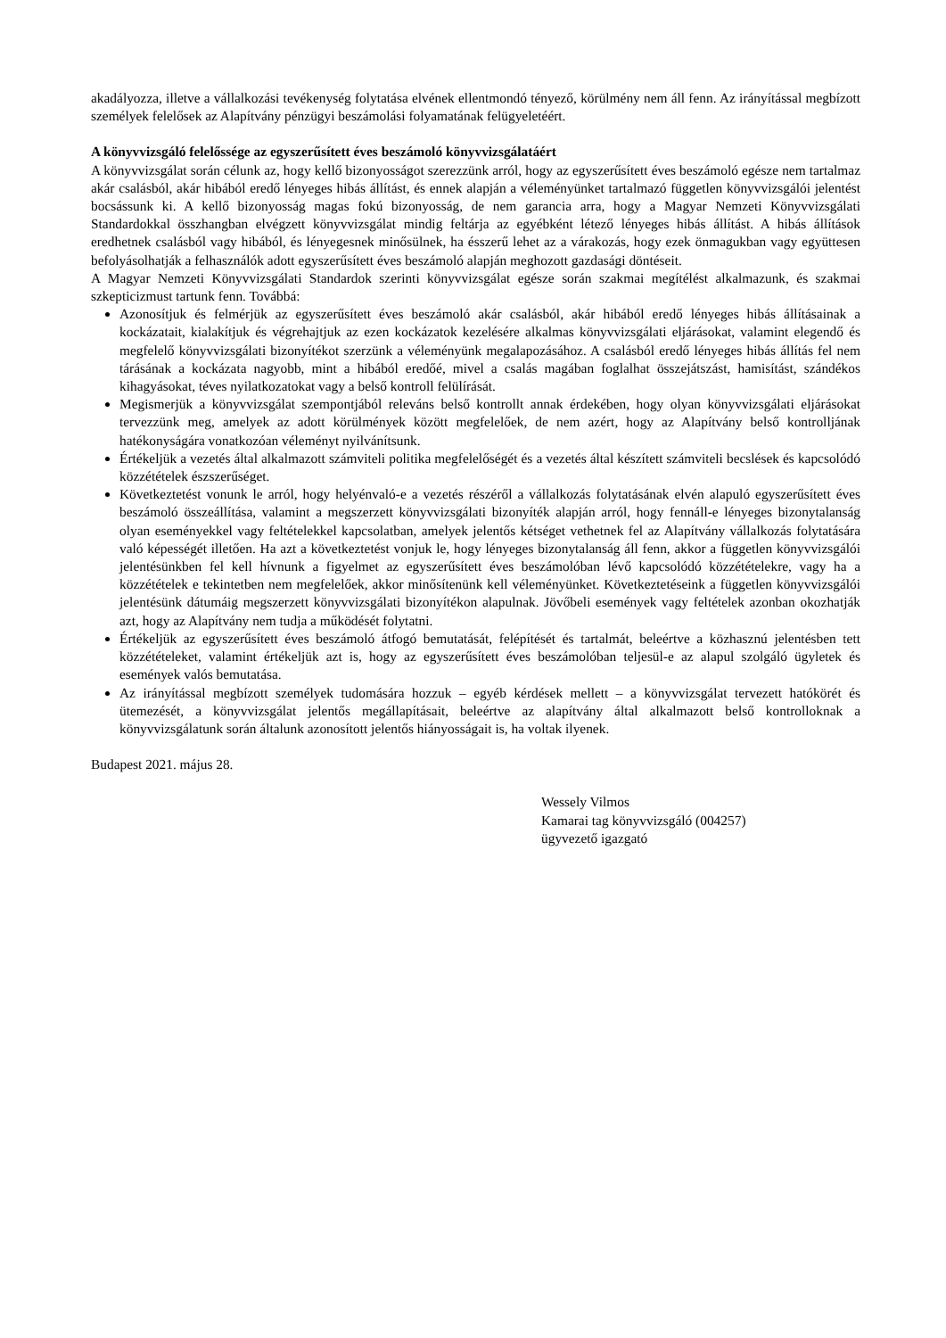akadályozza, illetve a vállalkozási tevékenység folytatása elvének ellentmondó tényező, körülmény nem áll fenn. Az irányítással megbízott személyek felelősek az Alapítvány pénzügyi beszámolási folyamatának felügyeletéért.
A könyvvizsgáló felelőssége az egyszerűsített éves beszámoló könyvvizsgálatáért
A könyvvizsgálat során célunk az, hogy kellő bizonyosságot szerezzünk arról, hogy az egyszerűsített éves beszámoló egésze nem tartalmaz akár csalásból, akár hibából eredő lényeges hibás állítást, és ennek alapján a véleményünket tartalmazó független könyvvizsgálói jelentést bocsássunk ki. A kellő bizonyosság magas fokú bizonyosság, de nem garancia arra, hogy a Magyar Nemzeti Könyvvizsgálati Standardokkal összhangban elvégzett könyvvizsgálat mindig feltárja az egyébként létező lényeges hibás állítást. A hibás állítások eredhetnek csalásból vagy hibából, és lényegesnek minősülnek, ha ésszerű lehet az a várakozás, hogy ezek önmagukban vagy együttesen befolyásolhatják a felhasználók adott egyszerűsített éves beszámoló alapján meghozott gazdasági döntéseit.
A Magyar Nemzeti Könyvvizsgálati Standardok szerinti könyvvizsgálat egésze során szakmai megítélést alkalmazunk, és szakmai szkepticizmust tartunk fenn. Továbbá:
Azonosítjuk és felmérjük az egyszerűsített éves beszámoló akár csalásból, akár hibából eredő lényeges hibás állításainak a kockázatait, kialakítjuk és végrehajtjuk az ezen kockázatok kezelésére alkalmas könyvvizsgálati eljárásokat, valamint elegendő és megfelelő könyvvizsgálati bizonyítékot szerzünk a véleményünk megalapozásához. A csalásból eredő lényeges hibás állítás fel nem tárásának a kockázata nagyobb, mint a hibából eredőé, mivel a csalás magában foglalhat összejátszást, hamisítást, szándékos kihagyásokat, téves nyilatkozatokat vagy a belső kontroll felülírását.
Megismerjük a könyvvizsgálat szempontjából releváns belső kontrollt annak érdekében, hogy olyan könyvvizsgálati eljárásokat tervezzünk meg, amelyek az adott körülmények között megfelelőek, de nem azért, hogy az Alapítvány belső kontrolljának hatékonyságára vonatkozóan véleményt nyilvánítsunk.
Értékeljük a vezetés által alkalmazott számviteli politika megfelelőségét és a vezetés által készített számviteli becslések és kapcsolódó közzétételek észszerűséget.
Következtetést vonunk le arról, hogy helyénvaló-e a vezetés részéről a vállalkozás folytatásának elvén alapuló egyszerűsített éves beszámoló összeállítása, valamint a megszerzett könyvvizsgálati bizonyíték alapján arról, hogy fennáll-e lényeges bizonytalanság olyan eseményekkel vagy feltételekkel kapcsolatban, amelyek jelentős kétséget vethetnek fel az Alapítvány vállalkozás folytatására való képességét illetően. Ha azt a következtetést vonjuk le, hogy lényeges bizonytalanság áll fenn, akkor a független könyvvizsgálói jelentésünkben fel kell hívnunk a figyelmet az egyszerűsített éves beszámolóban lévő kapcsolódó közzétételekre, vagy ha a közzétételek e tekintetben nem megfelelőek, akkor minősítenünk kell véleményünket. Következtetéseink a független könyvvizsgálói jelentésünk dátumáig megszerzett könyvvizsgálati bizonyítékon alapulnak. Jövőbeli események vagy feltételek azonban okozhatják azt, hogy az Alapítvány nem tudja a működését folytatni.
Értékeljük az egyszerűsített éves beszámoló átfogó bemutatását, felépítését és tartalmát, beleértve a közhasznú jelentésben tett közzétételeket, valamint értékeljük azt is, hogy az egyszerűsített éves beszámolóban teljesül-e az alapul szolgáló ügyletek és események valós bemutatása.
Az irányítással megbízott személyek tudomására hozzuk – egyéb kérdések mellett – a könyvvizsgálat tervezett hatókörét és ütemezését, a könyvvizsgálat jelentős megállapításait, beleértve az alapítvány által alkalmazott belső kontrolloknak a könyvvizsgálatunk során általunk azonosított jelentős hiányosságait is, ha voltak ilyenek.
Budapest 2021. május 28.
Wessely Vilmos
Kamarai tag könyvvizsgáló (004257)
ügyvezető igazgató